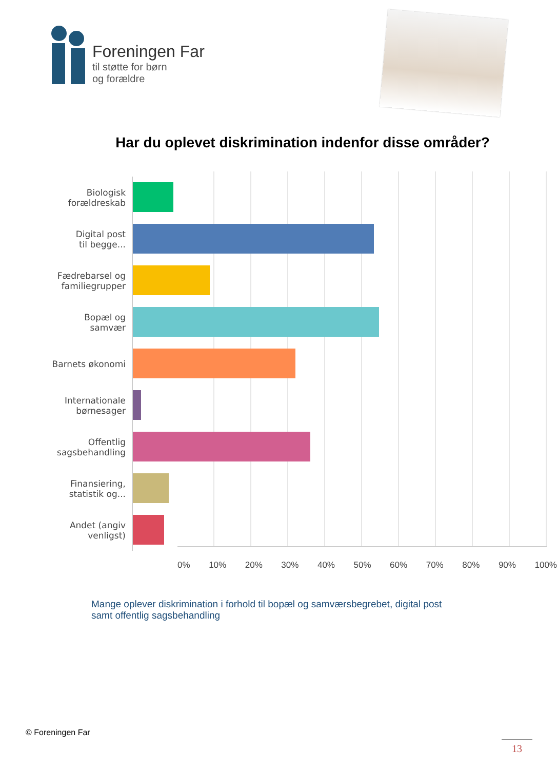Foreningen Far
til støtte for børn
og forældre
Har du oplevet diskrimination indenfor disse områder?
Biologisk
forældreskab
Digital post
til begge...
Fædrebarsel og
familiegrupper
Bopæl og
samvær
Barnets økonomi
Internationale
børnesager
Offentlig
sagsbehandling
Finansiering,
statistik og...
Andet (angiv
venligst)
0% 10% 20% 30% 40% 50% 60% 70% 80% 90% 100%
Mange oplever diskrimination i forhold til bopæl og samværsbegrebet, digital post samt offentlig sagsbehandling
© Foreningen Far
13